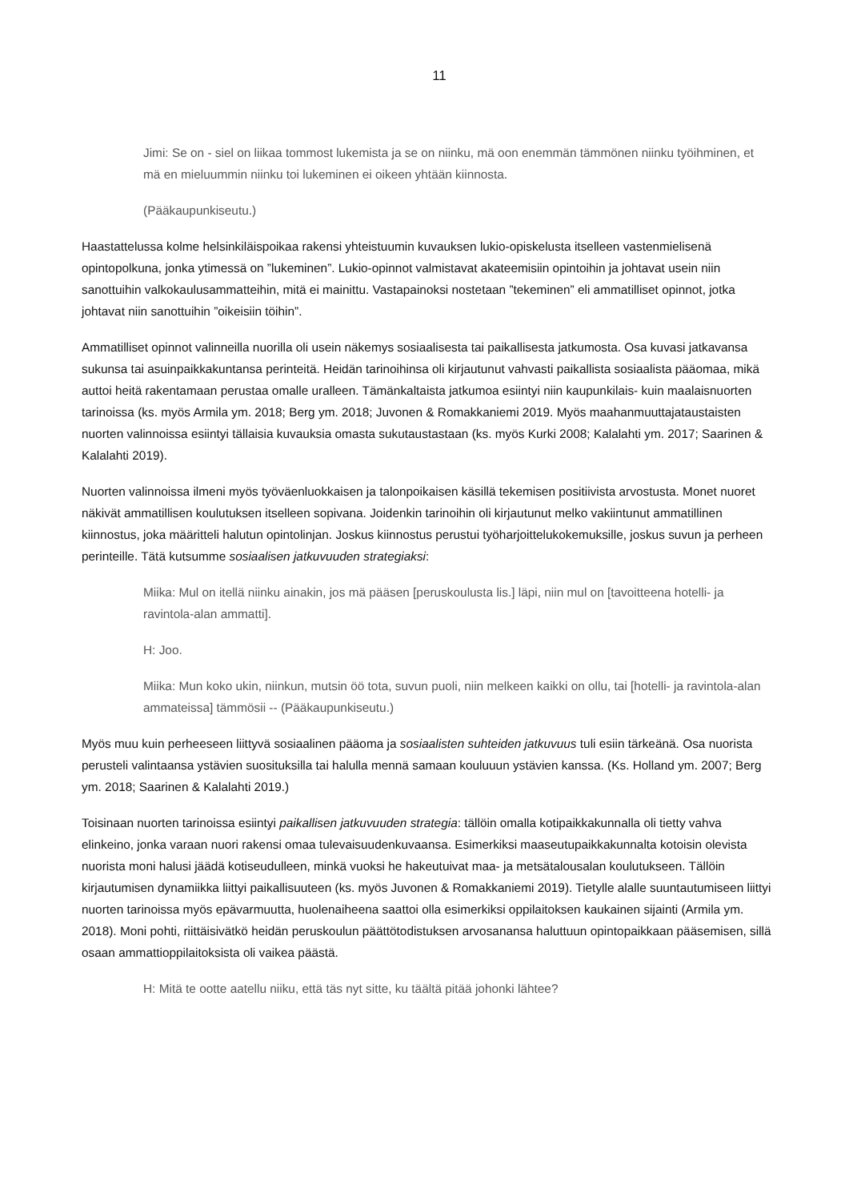11
Jimi: Se on - siel on liikaa tommost lukemista ja se on niinku, mä oon enemmän tämmönen niinku työihminen, et mä en mieluummin niinku toi lukeminen ei oikeen yhtään kiinnosta.
(Pääkaupunkiseutu.)
Haastattelussa kolme helsinkiläispoikaa rakensi yhteistuumin kuvauksen lukio-opiskelusta itselleen vastenmielisenä opintopolkuna, jonka ytimessä on ”lukeminen”. Lukio-opinnot valmistavat akateemisiin opintoihin ja johtavat usein niin sanottuihin valkokaulusammatteihin, mitä ei mainittu. Vastapainoksi nostetaan ”tekeminen” eli ammatilliset opinnot, jotka johtavat niin sanottuihin ”oikeisiin töihin”.
Ammatilliset opinnot valinneilla nuorilla oli usein näkemys sosiaalisesta tai paikallisesta jatkumosta. Osa kuvasi jatkavansa sukunsa tai asuinpaikkakuntansa perinteitä. Heidän tarinoihinsa oli kirjautunut vahvasti paikallista sosiaalista pääomaa, mikä auttoi heitä rakentamaan perustaa omalle uralleen. Tämänkaltaista jatkumoa esiintyi niin kaupunkilais- kuin maalaisnuorten tarinoissa (ks. myös Armila ym. 2018; Berg ym. 2018; Juvonen & Romakkaniemi 2019. Myös maahanmuuttajataustaisten nuorten valinnoissa esiintyi tällaisia kuvauksia omasta sukutaustastaan (ks. myös Kurki 2008; Kalalahti ym. 2017; Saarinen & Kalalahti 2019).
Nuorten valinnoissa ilmeni myös työväenluokkaisen ja talonpoikaisen käsillä tekemisen positiivista arvostusta. Monet nuoret näkivät ammatillisen koulutuksen itselleen sopivana. Joidenkin tarinoihin oli kirjautunut melko vakiintunut ammatillinen kiinnostus, joka määritteli halutun opintolinjan. Joskus kiinnostus perustui työharjoittelukokemuksille, joskus suvun ja perheen perinteille. Tätä kutsumme sosiaalisen jatkuvuuden strategiaksi:
Miika: Mul on itellä niinku ainakin, jos mä pääsen [peruskoulusta lis.] läpi, niin mul on [tavoitteena hotelli- ja ravintola-alan ammatti].
H: Joo.
Miika: Mun koko ukin, niinkun, mutsin öö tota, suvun puoli, niin melkeen kaikki on ollu, tai [hotelli- ja ravintola-alan ammateissa] tämmösii -- (Pääkaupunkiseutu.)
Myös muu kuin perheeseen liittyvä sosiaalinen pääoma ja sosiaalisten suhteiden jatkuvuus tuli esiin tärkeänä. Osa nuorista perusteli valintaansa ystävien suosituksilla tai halulla mennä samaan kouluuun ystävien kanssa. (Ks. Holland ym. 2007; Berg ym. 2018; Saarinen & Kalalahti 2019.)
Toisinaan nuorten tarinoissa esiintyi paikallisen jatkuvuuden strategia: tällöin omalla kotipaikkakunnalla oli tietty vahva elinkeino, jonka varaan nuori rakensi omaa tulevaisuudenkuvaansa. Esimerkiksi maaseutupaikkakunnalta kotoisin olevista nuorista moni halusi jäädä kotiseudulleen, minkä vuoksi he hakeutuivat maa- ja metsätalousalan koulutukseen. Tällöin kirjautumisen dynamiikka liittyi paikallisuuteen (ks. myös Juvonen & Romakkaniemi 2019). Tietylle alalle suuntautumiseen liittyi nuorten tarinoissa myös epävarmuutta, huolenaiheena saattoi olla esimerkiksi oppilaitoksen kaukainen sijainti (Armila ym. 2018). Moni pohti, riittäisivätkö heidän peruskoulun päättötodistuksen arvosanansa haluttuun opintopaikkaan pääsemisen, sillä osaan ammattioppilaitoksista oli vaikea päästä.
H: Mitä te ootte aatellu niiku, että täs nyt sitte, ku täältä pitää johonki lähtee?